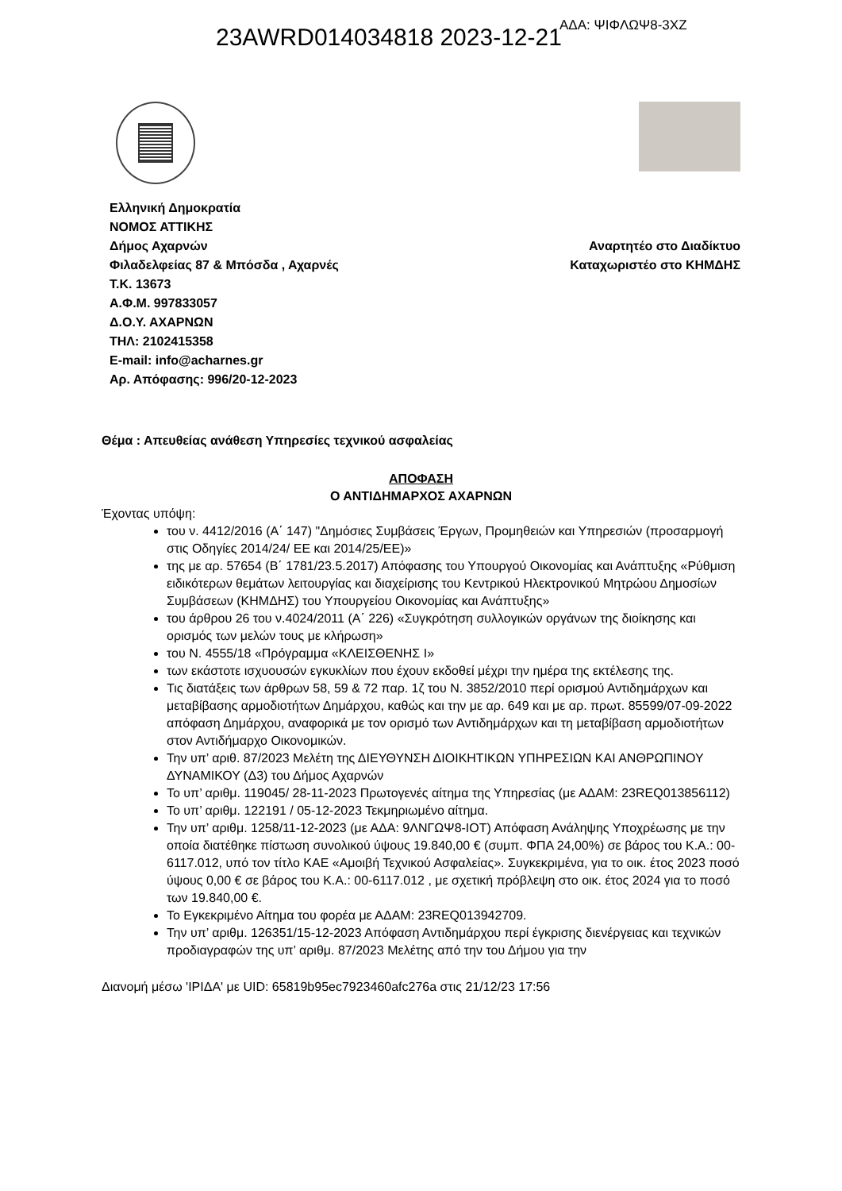23AWRD014034818 2023-12-21 ΑΔΑ: ΨΙΦΛΩΨ8-3ΧΖ
Ελληνική Δημοκρατία
ΝΟΜΟΣ ΑΤΤΙΚΗΣ
Δήμος Αχαρνών
Φιλαδελφείας 87 & Μπόσδα , Αχαρνές
Τ.Κ. 13673
Α.Φ.Μ. 997833057
Δ.Ο.Υ. ΑΧΑΡΝΩΝ
ΤΗΛ: 2102415358
E-mail: info@acharnes.gr
Αρ. Απόφασης: 996/20-12-2023
Αναρτητέο στο Διαδίκτυο
Καταχωριστέο στο ΚΗΜΔΗΣ
Θέμα : Απευθείας ανάθεση Υπηρεσίες τεχνικού ασφαλείας
ΑΠΟΦΑΣΗ
Ο ΑΝΤΙΔΗΜΑΡΧΟΣ ΑΧΑΡΝΩΝ
Έχοντας υπόψη:
του ν. 4412/2016 (Α΄ 147) "Δημόσιες Συμβάσεις Έργων, Προμηθειών και Υπηρεσιών (προσαρμογή στις Οδηγίες 2014/24/ ΕΕ και 2014/25/ΕΕ)»
της με αρ. 57654 (Β΄ 1781/23.5.2017) Απόφασης του Υπουργού Οικονομίας και Ανάπτυξης «Ρύθμιση ειδικότερων θεμάτων λειτουργίας και διαχείρισης του Κεντρικού Ηλεκτρονικού Μητρώου Δημοσίων Συμβάσεων (ΚΗΜΔΗΣ) του Υπουργείου Οικονομίας και Ανάπτυξης»
του άρθρου 26 του ν.4024/2011 (Α΄ 226) «Συγκρότηση συλλογικών οργάνων της διοίκησης και ορισμός των μελών τους με κλήρωση»
του Ν. 4555/18 «Πρόγραμμα «ΚΛΕΙΣΘΕΝΗΣ Ι»
των εκάστοτε ισχυουσών εγκυκλίων που έχουν εκδοθεί μέχρι την ημέρα της εκτέλεσης της.
Τις διατάξεις των άρθρων 58, 59 & 72 παρ. 1ζ του Ν. 3852/2010 περί ορισμού Αντιδημάρχων και μεταβίβασης αρμοδιοτήτων Δημάρχου, καθώς και την με αρ. 649 και με αρ. πρωτ. 85599/07-09-2022 απόφαση Δημάρχου, αναφορικά με τον ορισμό των Αντιδημάρχων και τη μεταβίβαση αρμοδιοτήτων στον Αντιδήμαρχο Οικονομικών.
Την υπ’ αριθ. 87/2023 Μελέτη της ΔΙΕΥΘΥΝΣΗ ΔΙΟΙΚΗΤΙΚΩΝ ΥΠΗΡΕΣΙΩΝ ΚΑΙ ΑΝΘΡΩΠΙΝΟΥ ΔΥΝΑΜΙΚΟΥ (Δ3) του Δήμος Αχαρνών
Το υπ’ αριθμ. 119045/ 28-11-2023 Πρωτογενές αίτημα της Υπηρεσίας (με ΑΔΑΜ: 23REQ013856112)
Το υπ’ αριθμ. 122191 / 05-12-2023 Τεκμηριωμένο αίτημα.
Την υπ’ αριθμ. 1258/11-12-2023 (με ΑΔΑ: 9ΛΝΓΩΨ8-ΙΟΤ) Απόφαση Ανάληψης Υποχρέωσης με την οποία διατέθηκε πίστωση συνολικού ύψους 19.840,00 € (συμπ. ΦΠΑ 24,00%) σε βάρος του Κ.Α.: 00-6117.012, υπό τον τίτλο ΚΑΕ «Αμοιβή Τεχνικού Ασφαλείας». Συγκεκριμένα, για το οικ. έτος 2023 ποσό ύψους 0,00 € σε βάρος του Κ.Α.: 00-6117.012 , με σχετική πρόβλεψη στο οικ. έτος 2024 για το ποσό των 19.840,00 €.
Το Εγκεκριμένο Αίτημα του φορέα με ΑΔΑΜ: 23REQ013942709.
Την υπ’ αριθμ. 126351/15-12-2023 Απόφαση Αντιδημάρχου περί έγκρισης διενέργειας και τεχνικών προδιαγραφών της υπ’ αριθμ. 87/2023 Μελέτης από την του Δήμου για την
Διανομή μέσω 'ΙΡΙΔΑ' με UID: 65819b95ec7923460afc276a στις 21/12/23 17:56